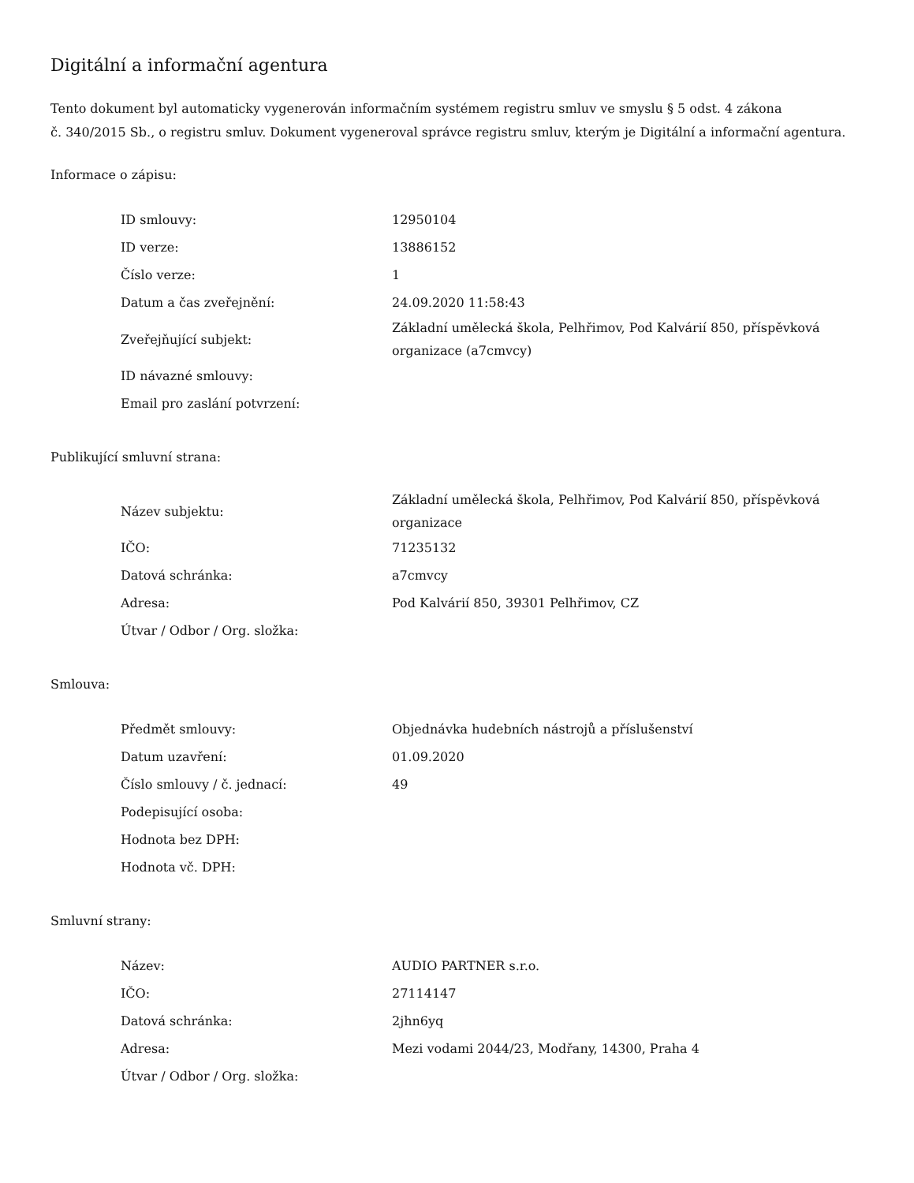Digitální a informační agentura
Tento dokument byl automaticky vygenerován informačním systémem registru smluv ve smyslu § 5 odst. 4 zákona
č. 340/2015 Sb., o registru smluv. Dokument vygeneroval správce registru smluv, kterým je Digitální a informační agentura.
Informace o zápisu:
| ID smlouvy: | 12950104 |
| ID verze: | 13886152 |
| Číslo verze: | 1 |
| Datum a čas zveřejnění: | 24.09.2020 11:58:43 |
| Zveřejňující subjekt: | Základní umělecká škola, Pelhřimov, Pod Kalvárií 850, příspěvková organizace (a7cmvcy) |
| ID návazné smlouvy: | |
| Email pro zaslání potvrzení: | |
Publikující smluvní strana:
| Název subjektu: | Základní umělecká škola, Pelhřimov, Pod Kalvárií 850, příspěvková organizace |
| IČO: | 71235132 |
| Datová schránka: | a7cmvcy |
| Adresa: | Pod Kalvárií 850, 39301 Pelhřimov, CZ |
| Útvar / Odbor / Org. složka: | |
Smlouva:
| Předmět smlouvy: | Objednávka hudebních nástrojů a příslušenství |
| Datum uzavření: | 01.09.2020 |
| Číslo smlouvy / č. jednací: | 49 |
| Podepisující osoba: | |
| Hodnota bez DPH: | |
| Hodnota vč. DPH: | |
Smluvní strany:
| Název: | AUDIO PARTNER s.r.o. |
| IČO: | 27114147 |
| Datová schránka: | 2jhn6yq |
| Adresa: | Mezi vodami 2044/23, Modřany, 14300, Praha 4 |
| Útvar / Odbor / Org. složka: | |